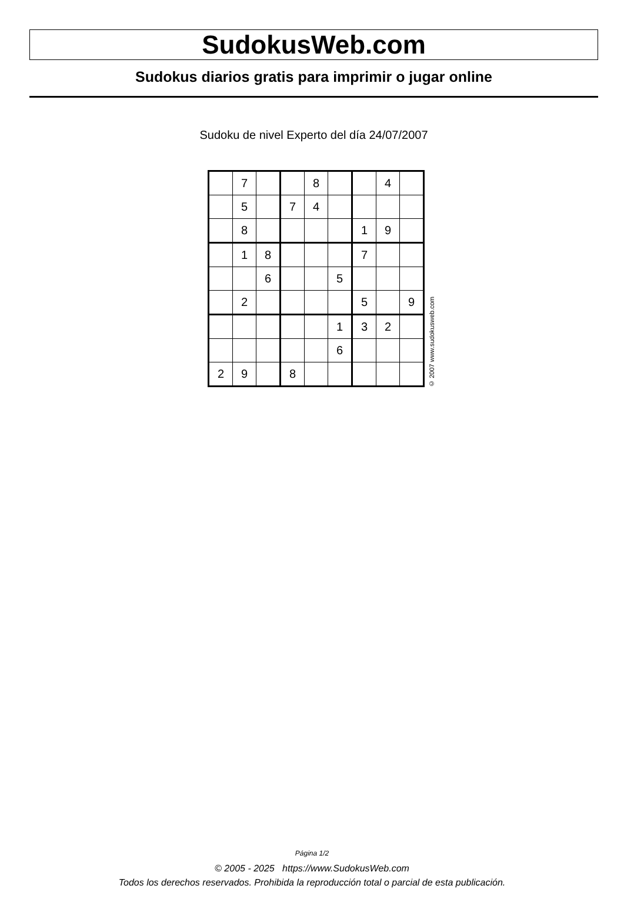SudokusWeb.com
Sudokus diarios gratis para imprimir o jugar online
Sudoku de nivel Experto del día 24/07/2007
| | 7 | | | 8 | | | 4 | |
| | 5 | | 7 | 4 | | | | |
| | 8 | | | | | 1 | 9 | |
| | 1 | 8 | | | | 7 | | |
| | | 6 | | | 5 | | | |
| | 2 | | | | | 5 | | 9 |
| | | | | | 1 | 3 | 2 | |
| | | | | | 6 | | | |
| 2 | 9 | | 8 | | | | | |
© 2007 www.sudokusweb.com
Página 1/2
© 2005 - 2025 https://www.SudokusWeb.com
Todos los derechos reservados. Prohibida la reproducción total o parcial de esta publicación.